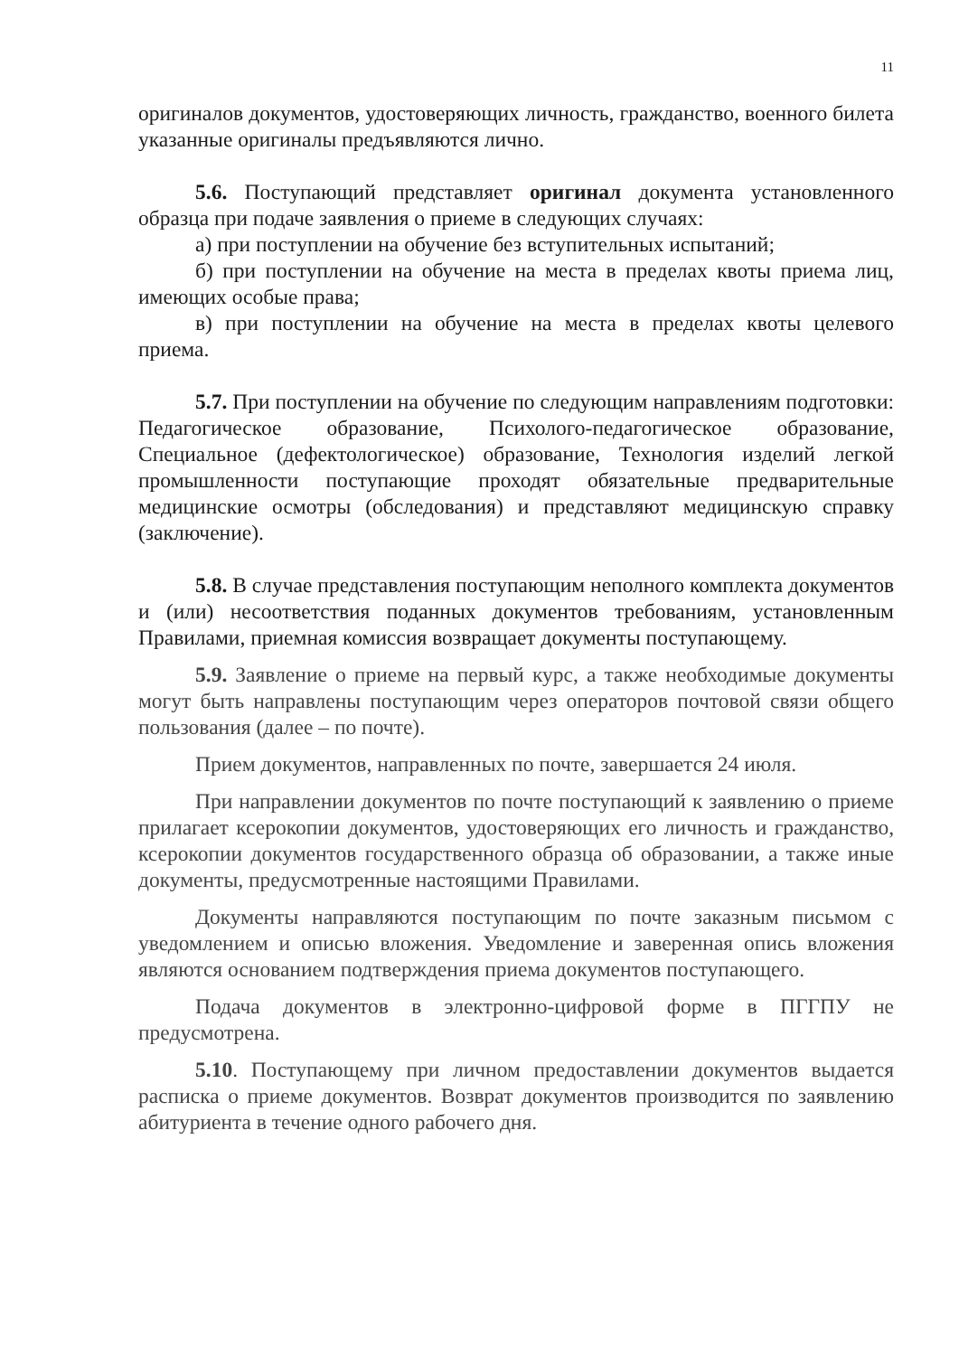11
оригиналов документов, удостоверяющих личность, гражданство, военного билета указанные оригиналы предъявляются лично.
5.6. Поступающий представляет оригинал документа установленного образца при подаче заявления о приеме в следующих случаях:
а) при поступлении на обучение без вступительных испытаний;
б) при поступлении на обучение на места в пределах квоты приема лиц, имеющих особые права;
в) при поступлении на обучение на места в пределах квоты целевого приема.
5.7. При поступлении на обучение по следующим направлениям подготовки: Педагогическое образование, Психолого-педагогическое образование, Специальное (дефектологическое) образование, Технология изделий легкой промышленности поступающие проходят обязательные предварительные медицинские осмотры (обследования) и представляют медицинскую справку (заключение).
5.8. В случае представления поступающим неполного комплекта документов и (или) несоответствия поданных документов требованиям, установленным Правилами, приемная комиссия возвращает документы поступающему.
5.9. Заявление о приеме на первый курс, а также необходимые документы могут быть направлены поступающим через операторов почтовой связи общего пользования (далее – по почте).
Прием документов, направленных по почте, завершается 24 июля.
При направлении документов по почте поступающий к заявлению о приеме прилагает ксерокопии документов, удостоверяющих его личность и гражданство, ксерокопии документов государственного образца об образовании, а также иные документы, предусмотренные настоящими Правилами.
Документы направляются поступающим по почте заказным письмом с уведомлением и описью вложения. Уведомление и заверенная опись вложения являются основанием подтверждения приема документов поступающего.
Подача документов в электронно-цифровой форме в ПГГПУ не предусмотрена.
5.10. Поступающему при личном предоставлении документов выдается расписка о приеме документов. Возврат документов производится по заявлению абитуриента в течение одного рабочего дня.